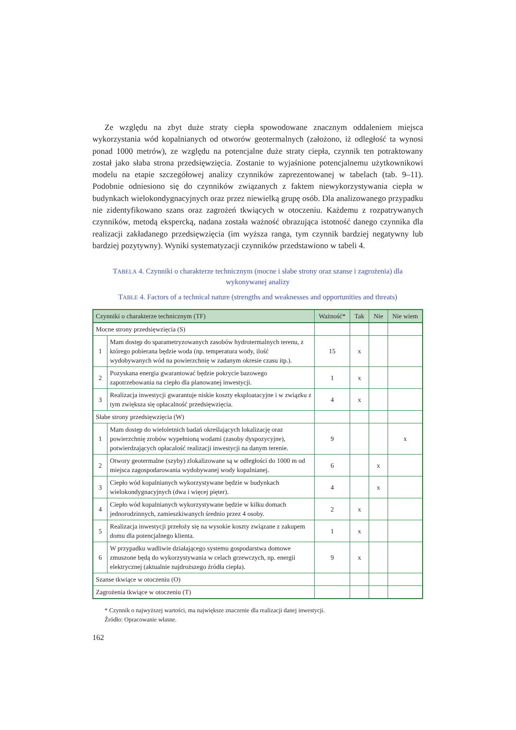Ze względu na zbyt duże straty ciepła spowodowane znacznym oddaleniem miejsca wykorzystania wód kopalnianych od otworów geotermalnych (założono, iż odległość ta wynosi ponad 1000 metrów), ze względu na potencjalne duże straty ciepła, czynnik ten potraktowany został jako słaba strona przedsięwzięcia. Zostanie to wyjaśnione potencjalnemu użytkownikowi modelu na etapie szczegółowej analizy czynników zaprezentowanej w tabelach (tab. 9–11). Podobnie odniesiono się do czynników związanych z faktem niewykorzystywania ciepła w budynkach wielokondygnacyjnych oraz przez niewielką grupę osób. Dla analizowanego przypadku nie zidentyfikowano szans oraz zagrożeń tkwiących w otoczeniu. Każdemu z rozpatrywanych czynników, metodą ekspercką, nadana została ważność obrazująca istotność danego czynnika dla realizacji zakładanego przedsięwzięcia (im wyższa ranga, tym czynnik bardziej negatywny lub bardziej pozytywny). Wyniki systematyzacji czynników przedstawiono w tabeli 4.
TABELA 4. Czynniki o charakterze technicznym (mocne i słabe strony oraz szanse i zagrożenia) dla wykonywanej analizy
TABLE 4. Factors of a technical nature (strengths and weaknesses and opportunities and threats)
| Czynniki o charakterze technicznym (TF) | | Ważność* | Tak | Nie | Nie wiem |
| --- | --- | --- | --- | --- | --- |
| Mocne strony przedsięwzięcia (S) | | | | | |
| 1 | Mam dostęp do sparametryzowanych zasobów hydrotermalnych terenu, z którego pobierana będzie woda (np. temperatura wody, ilość wydobywanych wód na powierzchnię w zadanym okresie czasu itp.). | 15 | x | | |
| 2 | Pozyskana energia gwarantować będzie pokrycie bazowego zapotrzebowania na ciepło dla planowanej inwestycji. | 1 | x | | |
| 3 | Realizacja inwestycji gwarantuje niskie koszty eksploatacyjne i w związku z tym zwiększa się opłacalność przedsięwzięcia. | 4 | x | | |
| Słabe strony przedsięwzięcia (W) | | | | | |
| 1 | Mam dostęp do wieloletnich badań określających lokalizację oraz powierzchnię zrobów wypełnioną wodami (zasoby dyspozycyjne), potwierdzających opłacalość realizacji inwestycji na danym terenie. | 9 | | | x |
| 2 | Otwory geotermalne (szyby) zlokalizowane są w odległości do 1000 m od miejsca zagospodarowania wydobywanej wody kopalnianej. | 6 | | x | |
| 3 | Ciepło wód kopalnianych wykorzystywane będzie w budynkach wielokondygnacyjnych (dwa i więcej pięter). | 4 | | x | |
| 4 | Ciepło wód kopalnianych wykorzystywane będzie w kilku domach jednorodzinnych, zamieszkiwanych średnio przez 4 osoby. | 2 | x | | |
| 5 | Realizacja inwestycji przełoży się na wysokie koszty związane z zakupem domu dla potencjalnego klienta. | 1 | x | | |
| 6 | W przypadku wadliwie działającego systemu gospodarstwa domowe zmuszone będą do wykorzystywania w celach grzewczych, np. energii elektrycznej (aktualnie najdroższego źródła ciepła). | 9 | x | | |
| Szanse tkwiące w otoczeniu (O) | | | | | |
| Zagrożenia tkwiące w otoczeniu (T) | | | | | |
* Czynnik o najwyższej wartości, ma największe znaczenie dla realizacji danej inwestycji.
Źródło: Opracowanie własne.
162